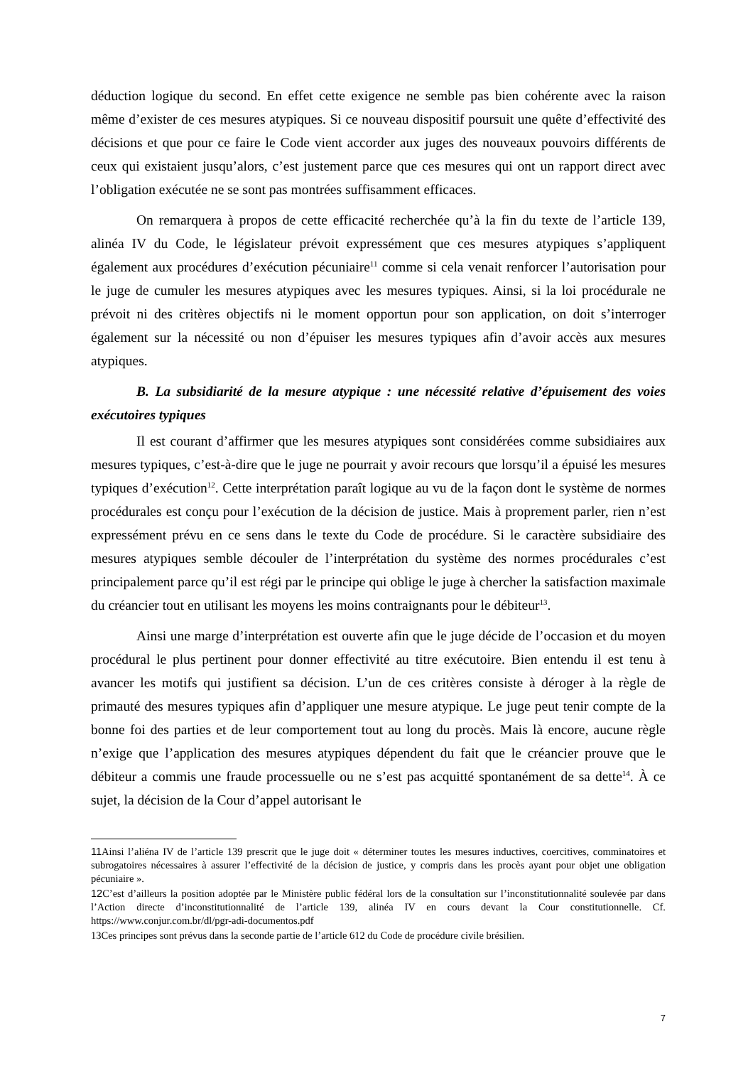déduction logique du second. En effet cette exigence ne semble pas bien cohérente avec la raison même d’exister de ces mesures atypiques. Si ce nouveau dispositif poursuit une quête d’effectivité des décisions et que pour ce faire le Code vient accorder aux juges des nouveaux pouvoirs différents de ceux qui existaient jusqu’alors, c’est justement parce que ces mesures qui ont un rapport direct avec l’obligation exécutée ne se sont pas montrées suffisamment efficaces.
On remarquera à propos de cette efficacité recherchée qu’à la fin du texte de l’article 139, alinéa IV du Code, le législateur prévoit expressément que ces mesures atypiques s’appliquent également aux procédures d’exécution pécuniaire<sup>11</sup> comme si cela venait renforcer l’autorisation pour le juge de cumuler les mesures atypiques avec les mesures typiques. Ainsi, si la loi procédurale ne prévoit ni des critères objectifs ni le moment opportun pour son application, on doit s’interroger également sur la nécessité ou non d’épuiser les mesures typiques afin d’avoir accès aux mesures atypiques.
B. La subsidiarité de la mesure atypique : une nécessité relative d’épuisement des voies exécutoires typiques
Il est courant d’affirmer que les mesures atypiques sont considérées comme subsidiaires aux mesures typiques, c’est-à-dire que le juge ne pourrait y avoir recours que lorsqu’il a épuisé les mesures typiques d’exécution<sup>12</sup>. Cette interprétation paraît logique au vu de la façon dont le système de normes procédurales est conçu pour l’exécution de la décision de justice. Mais à proprement parler, rien n’est expressément prévu en ce sens dans le texte du Code de procédure. Si le caractère subsidiaire des mesures atypiques semble découler de l’interprétation du système des normes procédurales c’est principalement parce qu’il est régi par le principe qui oblige le juge à chercher la satisfaction maximale du créancier tout en utilisant les moyens les moins contraignants pour le débiteur<sup>13</sup>.
Ainsi une marge d’interprétation est ouverte afin que le juge décide de l’occasion et du moyen procédural le plus pertinent pour donner effectivité au titre exécutoire. Bien entendu il est tenu à avancer les motifs qui justifient sa décision. L’un de ces critères consiste à déroger à la règle de primauté des mesures typiques afin d’appliquer une mesure atypique. Le juge peut tenir compte de la bonne foi des parties et de leur comportement tout au long du procès. Mais là encore, aucune règle n’exige que l’application des mesures atypiques dépendent du fait que le créancier prouve que le débiteur a commis une fraude processuelle ou ne s’est pas acquitté spontanément de sa dette<sup>14</sup>. À ce sujet, la décision de la Cour d’appel autorisant le
11 Ainsi l’aliéna IV de l’article 139 prescrit que le juge doit « déterminer toutes les mesures inductives, coercitives, comminatoires et subrogatoires nécessaires à assurer l’effectivité de la décision de justice, y compris dans les procès ayant pour objet une obligation pécuniaire ».
12 C’est d’ailleurs la position adoptée par le Ministère public fédéral lors de la consultation sur l’inconstitutionnalité soulevée par dans l’Action directe d’inconstitutionnalité de l’article 139, alinéa IV en cours devant la Cour constitutionnelle. Cf. https://www.conjur.com.br/dl/pgr-adi-documentos.pdf
13Ces principes sont prévus dans la seconde partie de l’article 612 du Code de procédure civile brésilien.
7